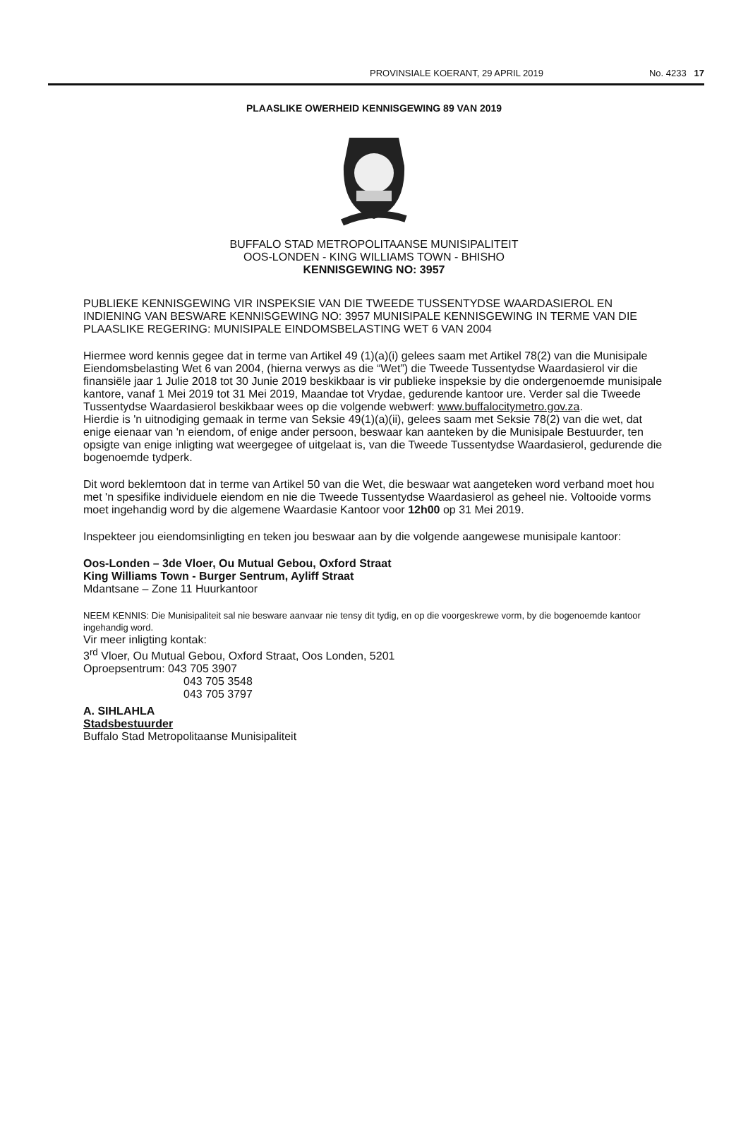PROVINSIALE KOERANT, 29 APRIL 2019 No. 4233 17
PLAASLIKE OWERHEID KENNISGEWING 89 VAN 2019
BUFFALO STAD METROPOLITAANSE MUNISIPALITEIT
OOS-LONDEN - KING WILLIAMS TOWN - BHISHO
KENNISGEWING NO: 3957
PUBLIEKE KENNISGEWING VIR INSPEKSIE VAN DIE TWEEDE TUSSENTYDSE WAARDASIEROL EN INDIENING VAN BESWARE KENNISGEWING NO: 3957 MUNISIPALE KENNISGEWING IN TERME VAN DIE PLAASLIKE REGERING: MUNISIPALE EINDOMSBELASTING WET 6 VAN 2004
Hiermee word kennis gegee dat in terme van Artikel 49 (1)(a)(i) gelees saam met Artikel 78(2) van die Munisipale Eiendomsbelasting Wet 6 van 2004, (hierna verwys as die “Wet”) die Tweede Tussentydse Waardasierol vir die finansiële jaar 1 Julie 2018 tot 30 Junie 2019 beskikbaar is vir publieke inspeksie by die ondergenoemde munisipale kantore, vanaf 1 Mei 2019 tot 31 Mei 2019, Maandae tot Vrydae, gedurende kantoor ure. Verder sal die Tweede Tussentydse Waardasierol beskikbaar wees op die volgende webwerf: www.buffalocitymetro.gov.za.
Hierdie is 'n uitnodiging gemaak in terme van Seksie 49(1)(a)(ii), gelees saam met Seksie 78(2) van die wet, dat enige eienaar van 'n eiendom, of enige ander persoon, beswaar kan aanteken by die Munisipale Bestuurder, ten opsigte van enige inligting wat weergegee of uitgelaat is, van die Tweede Tussentydse Waardasierol, gedurende die bogenoemde tydperk.
Dit word beklemtoon dat in terme van Artikel 50 van die Wet, die beswaar wat aangeteken word verband moet hou met 'n spesifike individuele eiendom en nie die Tweede Tussentydse Waardasierol as geheel nie. Voltooide vorms moet ingehandig word by die algemene Waardasie Kantoor voor 12h00 op 31 Mei 2019.
Inspekteer jou eiendomsinligting en teken jou beswaar aan by die volgende aangewese munisipale kantoor:
Oos-Londen – 3de Vloer, Ou Mutual Gebou, Oxford Straat
King Williams Town - Burger Sentrum, Ayliff Straat
Mdantsane – Zone 11 Huurkantoor
NEEM KENNIS: Die Munisipaliteit sal nie besware aanvaar nie tensy dit tydig, en op die voorgeskrewe vorm, by die bogenoemde kantoor ingehandig word.
Vir meer inligting kontak:
3<sup>rd</sup> Vloer, Ou Mutual Gebou, Oxford Straat, Oos Londen, 5201
Oproepsentrum: 043 705 3907
043 705 3548
043 705 3797
A. SIHLAHLA
Stadsbestuurder
Buffalo Stad Metropolitaanse Munisipaliteit